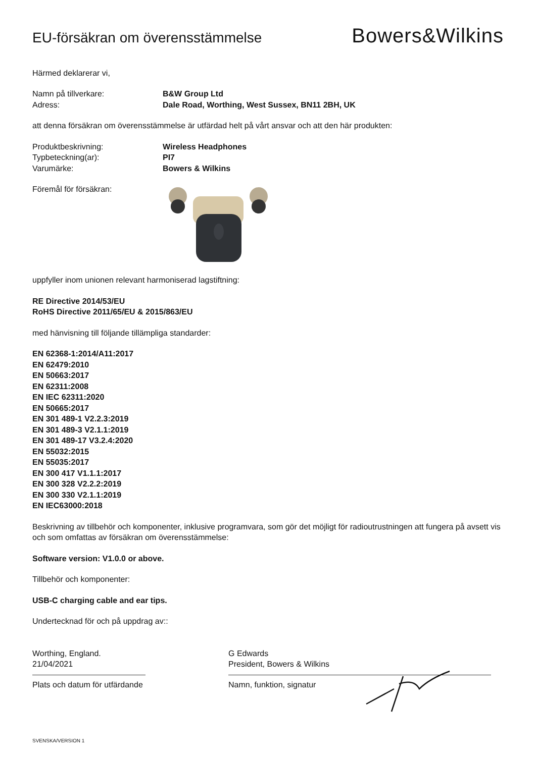EU-försäkran om överensstämmelse
Bowers&Wilkins
Härmed deklarerar vi,
Namn på tillverkare: B&W Group Ltd
Adress: Dale Road, Worthing, West Sussex, BN11 2BH, UK
att denna försäkran om överensstämmelse är utfärdad helt på vårt ansvar och att den här produkten:
Produktbeskrivning: Wireless Headphones
Typbeteckning(ar): PI7
Varumärke: Bowers & Wilkins
Föremål för försäkran:
uppfyller inom unionen relevant harmoniserad lagstiftning:
RE Directive 2014/53/EU
RoHS Directive 2011/65/EU & 2015/863/EU
med hänvisning till följande tillämpliga standarder:
EN 62368-1:2014/A11:2017
EN 62479:2010
EN 50663:2017
EN 62311:2008
EN IEC 62311:2020
EN 50665:2017
EN 301 489-1 V2.2.3:2019
EN 301 489-3 V2.1.1:2019
EN 301 489-17 V3.2.4:2020
EN 55032:2015
EN 55035:2017
EN 300 417 V1.1.1:2017
EN 300 328 V2.2.2:2019
EN 300 330 V2.1.1:2019
EN IEC63000:2018
Beskrivning av tillbehör och komponenter, inklusive programvara, som gör det möjligt för radioutrustningen att fungera på avsett vis och som omfattas av försäkran om överensstämmelse:
Software version: V1.0.0 or above.
Tillbehör och komponenter:
USB-C charging cable and ear tips.
Undertecknad för och på uppdrag av::
Worthing, England.
21/04/2021
Plats och datum för utfärdande
G Edwards
President, Bowers & Wilkins
Namn, funktion, signatur
SVENSKA/VERSION 1